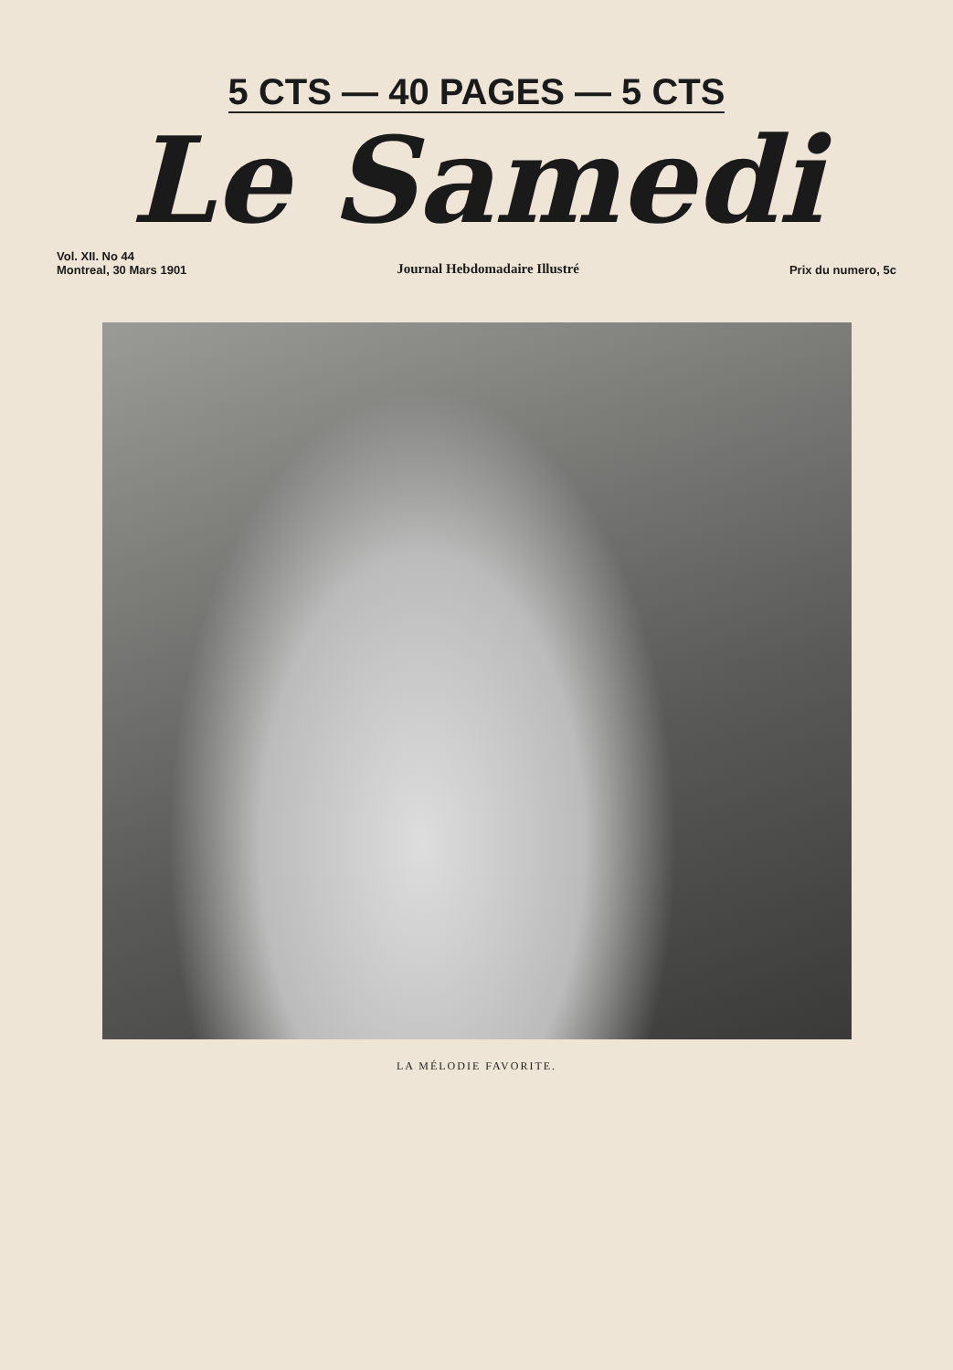5 CTS — 40 PAGES — 5 CTS
Le Samedi
Vol. XII. No 44
Montreal, 30 Mars 1901
Journal Hebdomadaire Illustré
Prix du numero, 5c
LA MÉLODIE FAVORITE.